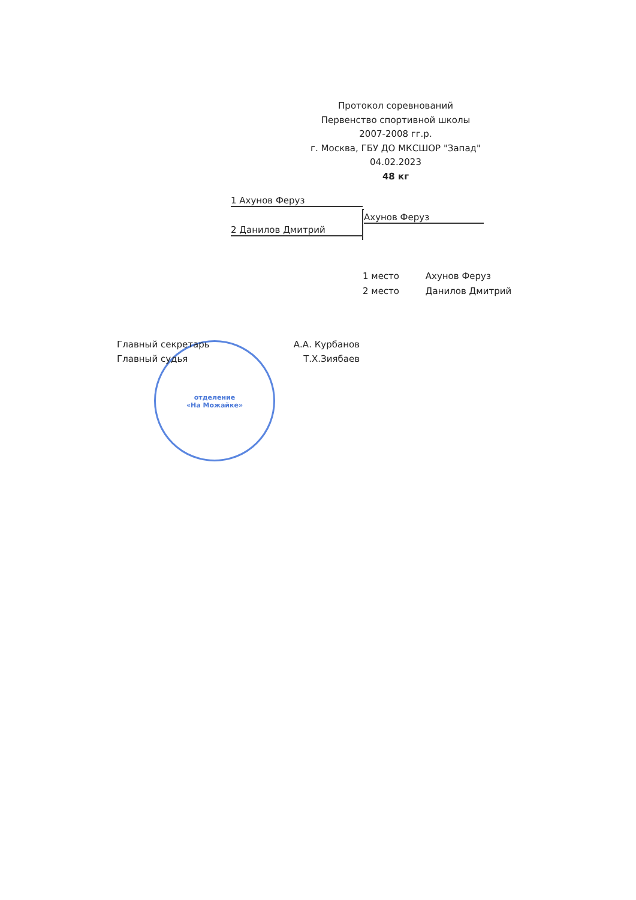Протокол соревнований
Первенство спортивной школы
2007-2008 гг.р.
г. Москва, ГБУ ДО МКСШОР "Запад"
04.02.2023
48 кг
1 Ахунов Феруз
2 Данилов Дмитрий
Ахунов Феруз
1 место Ахунов Феруз
2 место Данилов Дмитрий
отделение
«На Можайке»
Главный секретарь А.А. Курбанов
Главный судья Т.Х.Зиябаев